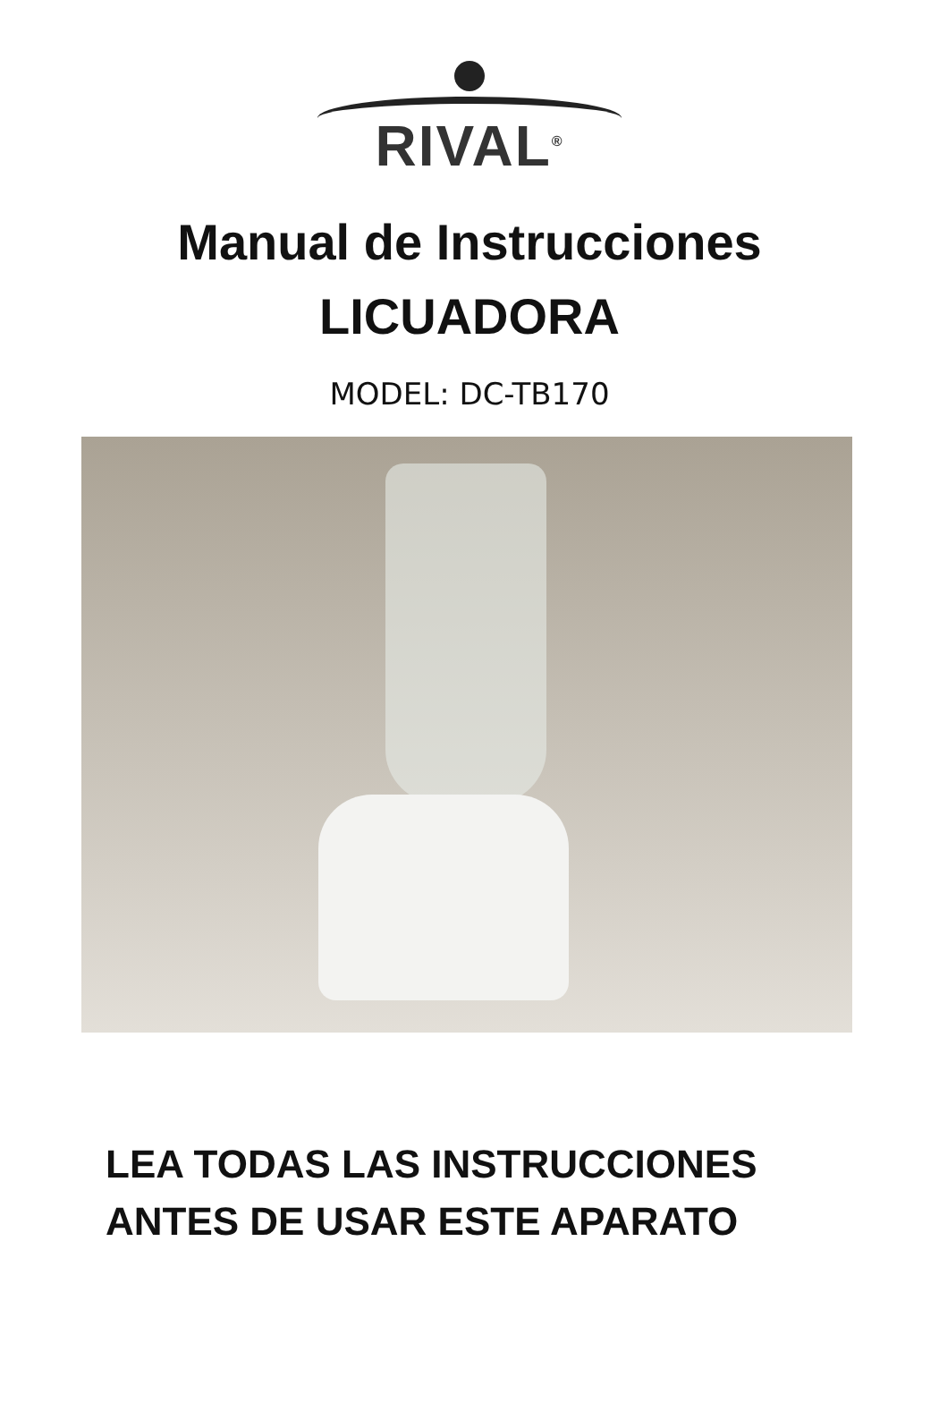RIVAL<sup>®</sup>
Manual de Instrucciones
LICUADORA
MODEL: DC-TB170
LEA TODAS LAS INSTRUCCIONES
ANTES DE USAR ESTE APARATO